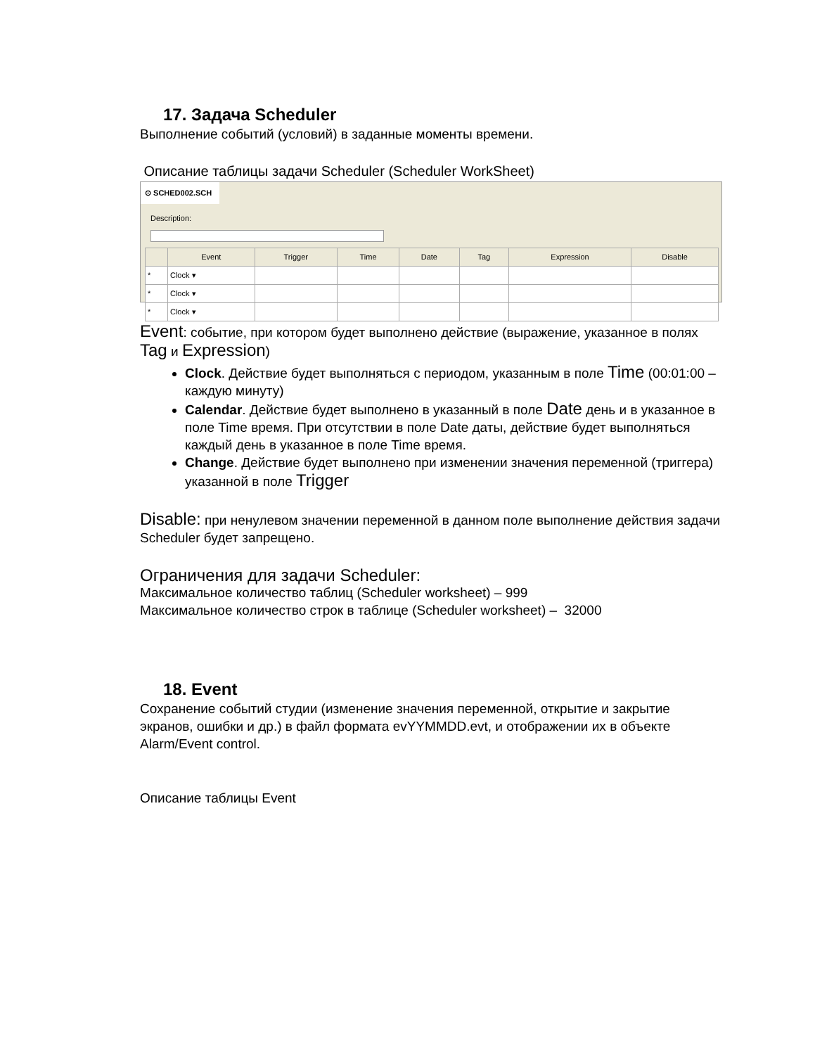17. Задача Scheduler
Выполнение событий (условий) в заданные моменты времени.
Описание таблицы задачи Scheduler (Scheduler WorkSheet)
⊙ SCHED002.SCH
Description:
| | Event | Trigger | Time | Date | Tag | Expression | Disable |
| --- | --- | --- | --- | --- | --- | --- | --- |
| * | Clock ▾ | | | | | | |
| * | Clock ▾ | | | | | | |
| * | Clock ▾ | | | | | | |
Event: событие, при котором будет выполнено действие (выражение, указанное в полях Tag и Expression)
Clock. Действие будет выполняться с периодом, указанным в поле Time (00:01:00 – каждую минуту)
Calendar. Действие будет выполнено в указанный в поле Date день и в указанное в поле Time время. При отсутствии в поле Date даты, действие будет выполняться каждый день в указанное в поле Time время.
Change. Действие будет выполнено при изменении значения переменной (триггера) указанной в поле Trigger
Disable: при ненулевом значении переменной в данном поле выполнение действия задачи Scheduler будет запрещено.
Ограничения для задачи Scheduler:
Максимальное количество таблиц (Scheduler worksheet) – 999
Максимальное количество строк в таблице (Scheduler worksheet) – 32000
18. Event
Сохранение событий студии (изменение значения переменной, открытие и закрытие экранов, ошибки и др.) в файл формата evYYMMDD.evt, и отображении их в объекте Alarm/Event control.
Описание таблицы Event